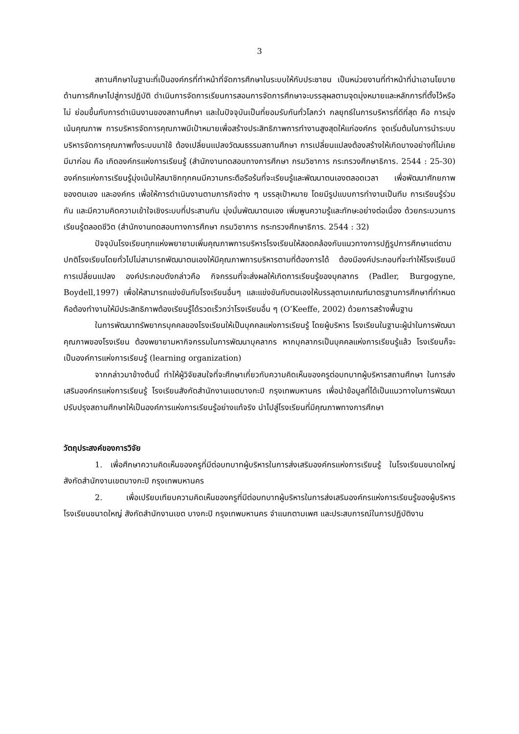3
สถานศึกษาในฐานะที่เป็นองค์กรที่ทำหน้าที่จัดการศึกษาในระบบให้กับประชาชน เป็นหน่วยงานที่ทำหน้าที่นำเอานโยบายด้านการศึกษาไปสู่การปฏิบัติ ดำเนินการจัดการเรียนการสอนการจัดการศึกษาจะบรรลุผลตามจุดมุ่งหมายและหลักการที่ตั้งไว้หรือไม่ ย่อมขึ้นกับการดำเนินงานของสถานศึกษา และในปัจจุบันเป็นที่ยอมรับกันทั่วโลกว่า กลยุทธ์ในการบริหารที่ดีที่สุด คือ การมุ่งเน้นคุณภาพ การบริหารจัดการคุณภาพมีเป้าหมายเพื่อสร้างประสิทธิภาพการทำงานสูงสุดให้แก่องค์กร จุดเริ่มต้นในการนำระบบบริหารจัดการคุณภาพทั้งระบบมาใช้ ต้องเปลี่ยนแปลงวัฒนธรรมสถานศึกษา การเปลี่ยนแปลงต้องสร้างให้เกิดบางอย่างที่ไม่เคยมีมาก่อน คือ เกิดองค์กรแห่งการเรียนรู้ (สำนักงานทดสอบทางการศึกษา กรมวิชาการ กระทรวงศึกษาธิการ. 2544 : 25-30) องค์กรแห่งการเรียนรู้มุ่งเน้นให้สมาชิกทุกคนมีความกระตือรือร้นที่จะเรียนรู้และพัฒนาตนเองตลอดเวลา เพื่อพัฒนาศักยภาพของตนเอง และองค์กร เพื่อให้การดำเนินงานตามภารกิจต่าง ๆ บรรลุเป้าหมาย โดยมีรูปแบบการทำงานเป็นทีม การเรียนรู้ร่วมกัน และมีความคิดความเข้าใจเชิงระบบที่ประสานกัน มุ่งมั่นพัฒนาตนเอง เพิ่มพูนความรู้และทักษะอย่างต่อเนื่อง ด้วยกระบวนการเรียนรู้ตลอดชีวิต (สำนักงานทดสอบทางการศึกษา กรมวิชาการ กระทรวงศึกษาธิการ. 2544 : 32)
ปัจจุบันโรงเรียนทุกแห่งพยายามเพิ่มคุณภาพการบริหารโรงเรียนให้สอดคล้องกับแนวทางการปฏิรูปการศึกษาแต่ตามปกติโรงเรียนโดยทั่วไปไม่สามารถพัฒนาตนเองให้มีคุณภาพการบริหารตามที่ต้องการได้ ต้องมีองค์ประกอบที่จะทำให้โรงเรียนมีการเปลี่ยนแปลง องค์ประกอบดังกล่าวคือ กิจกรรมที่จะส่งผลให้เกิดการเรียนรู้ของบุคลากร (Padler, Burgogyne, Boydell,1997) เพื่อให้สามารถแข่งขันกับโรงเรียนอื่นๆ และแข่งขันกับตนเองให้บรรลุตามเกณฑ์มาตรฐานการศึกษาที่กำหนด คือต้องทำงานให้มีประสิทธิภาพต้องเรียนรู้ได้รวดเร็วกว่าโรงเรียนอื่น ๆ (O’Keeffe, 2002) ด้วยการสร้างพื้นฐาน
ในการพัฒนาทรัพยากรบุคคลของโรงเรียนให้เป็นบุคคลแห่งการเรียนรู้ โดยผู้บริหาร โรงเรียนในฐานะผู้นำในการพัฒนาคุณภาพของโรงเรียน ต้องพยายามหากิจกรรมในการพัฒนาบุคลากร หากบุคลากรเป็นบุคคลแห่งการเรียนรู้แล้ว โรงเรียนก็จะเป็นองค์การแห่งการเรียนรู้ (learning organization)
จากกล่าวมาข้างต้นนี้ ทำให้ผู้วิจัยสนใจที่จะศึกษาเกี่ยวกับความคิดเห็นของครูต่อบทบาทผู้บริหารสถานศึกษา ในการส่งเสริมองค์กรแห่งการเรียนรู้ โรงเรียนสังกัดสำนักงานเขตบางกะปิ กรุงเทพมหานคร เพื่อนำข้อมูลที่ได้เป็นแนวทางในการพัฒนาปรับปรุงสถานศึกษาให้เป็นองค์การแห่งการเรียนรู้อย่างแท้จริง นำไปสู่โรงเรียนที่มีคุณภาพทางการศึกษา
วัตถุประสงค์ของการวิจัย
1. เพื่อศึกษาความคิดเห็นของครูที่มีต่อบทบาทผู้บริหารในการส่งเสริมองค์กรแห่งการเรียนรู้ ในโรงเรียนขนาดใหญ่ สังกัดสำนักงานเขตบางกะปิ กรุงเทพมหานคร
2. เพื่อเปรียบเทียบความคิดเห็นของครูที่มีต่อบทบาทผู้บริหารในการส่งเสริมองค์กรแห่งการเรียนรู้ของผู้บริหาร โรงเรียนขนาดใหญ่ สังกัดสำนักงานเขต บางกะปิ กรุงเทพมหานคร จำแนกตามเพศ และประสบการณ์ในการปฏิบัติงาน